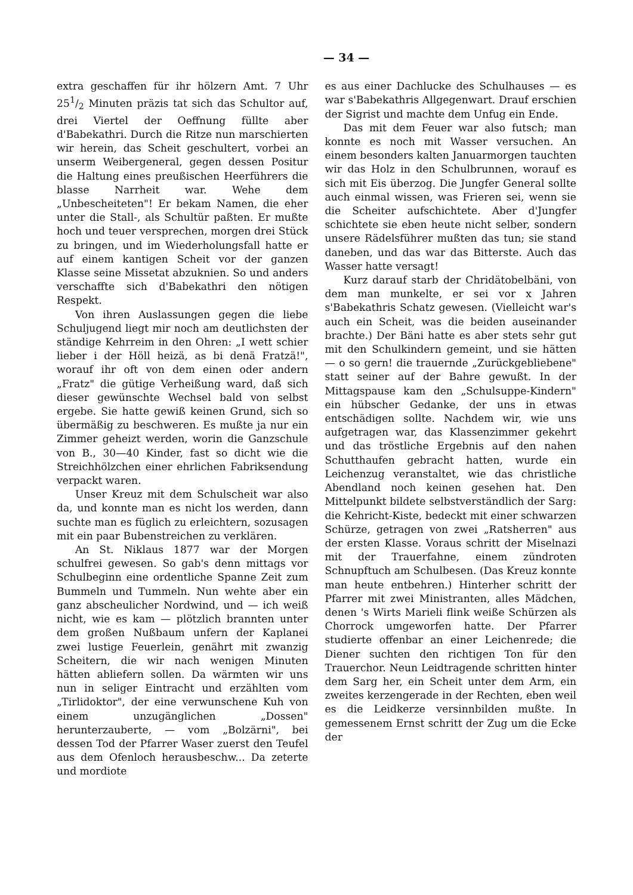— 34 —
extra geschaffen für ihr hölzern Amt. 7 Uhr 251/2 Minuten präzis tat sich das Schultor auf, drei Viertel der Oeffnung füllte aber d'Babekathri. Durch die Ritze nun marschierten wir herein, das Scheit geschultert, vorbei an unserm Weibergeneral, gegen dessen Positur die Haltung eines preußischen Heerführers die blasse Narrheit war. Wehe dem „Unbescheiteten"! Er bekam Namen, die eher unter die Stall-, als Schultür paßten. Er mußte hoch und teuer versprechen, morgen drei Stück zu bringen, und im Wiederholungsfall hatte er auf einem kantigen Scheit vor der ganzen Klasse seine Missetat abzuknien. So und anders verschaffte sich d'Babekathri den nötigen Respekt.
Von ihren Auslassungen gegen die liebe Schuljugend liegt mir noch am deutlichsten der ständige Kehrreim in den Ohren: „I wett schier lieber i der Höll heizä, as bi denä Fratzä!", worauf ihr oft von dem einen oder andern „Fratz" die gütige Verheißung ward, daß sich dieser gewünschte Wechsel bald von selbst ergebe. Sie hatte gewiß keinen Grund, sich so übermäßig zu beschweren. Es mußte ja nur ein Zimmer geheizt werden, worin die Ganzschule von B., 30—40 Kinder, fast so dicht wie die Streichhölzchen einer ehrlichen Fabriksendung verpackt waren.
Unser Kreuz mit dem Schulscheit war also da, und konnte man es nicht los werden, dann suchte man es füglich zu erleichtern, sozusagen mit ein paar Bubenstreichen zu verklären.
An St. Niklaus 1877 war der Morgen schulfrei gewesen. So gab's denn mittags vor Schulbeginn eine ordentliche Spanne Zeit zum Bummeln und Tummeln. Nun wehte aber ein ganz abscheulicher Nordwind, und — ich weiß nicht, wie es kam — plötzlich brannten unter dem großen Nußbaum unfern der Kaplanei zwei lustige Feuerlein, genährt mit zwanzig Scheitern, die wir nach wenigen Minuten hätten abliefern sollen. Da wärmten wir uns nun in seliger Eintracht und erzählten vom „Tirlidoktor", der eine verwunschene Kuh von einem unzugänglichen „Dossen" herunterzauberte, — vom „Bolzärni", bei dessen Tod der Pfarrer Waser zuerst den Teufel aus dem Ofenloch herausbeschw... Da zeterte und mordiote
es aus einer Dachlucke des Schulhauses — es war s'Babekathris Allgegenwart. Drauf erschien der Sigrist und machte dem Unfug ein Ende.
Das mit dem Feuer war also futsch; man konnte es noch mit Wasser versuchen. An einem besonders kalten Januarmorgen tauchten wir das Holz in den Schulbrunnen, worauf es sich mit Eis überzog. Die Jungfer General sollte auch einmal wissen, was Frieren sei, wenn sie die Scheiter aufschichtete. Aber d'Jungfer schichtete sie eben heute nicht selber, sondern unsere Rädelsführer mußten das tun; sie stand daneben, und das war das Bitterste. Auch das Wasser hatte versagt!
Kurz darauf starb der Chridätobelbäni, von dem man munkelte, er sei vor x Jahren s'Babekathris Schatz gewesen. (Vielleicht war's auch ein Scheit, was die beiden auseinander brachte.) Der Bäni hatte es aber stets sehr gut mit den Schulkindern gemeint, und sie hätten — o so gern! die trauernde „Zurückgebliebene" statt seiner auf der Bahre gewußt. In der Mittagspause kam den „Schulsuppe-Kindern" ein hübscher Gedanke, der uns in etwas entschädigen sollte. Nachdem wir, wie uns aufgetragen war, das Klassenzimmer gekehrt und das tröstliche Ergebnis auf den nahen Schutthaufen gebracht hatten, wurde ein Leichenzug veranstaltet, wie das christliche Abendland noch keinen gesehen hat. Den Mittelpunkt bildete selbstverständlich der Sarg: die Kehricht-Kiste, bedeckt mit einer schwarzen Schürze, getragen von zwei „Ratsherren" aus der ersten Klasse. Voraus schritt der Miselnazi mit der Trauerfahne, einem zündroten Schnupftuch am Schulbesen. (Das Kreuz konnte man heute entbehren.) Hinterher schritt der Pfarrer mit zwei Ministranten, alles Mädchen, denen 's Wirts Marieli flink weiße Schürzen als Chorrock umgeworfen hatte. Der Pfarrer studierte offenbar an einer Leichenrede; die Diener suchten den richtigen Ton für den Trauerchor. Neun Leidtragende schritten hinter dem Sarg her, ein Scheit unter dem Arm, ein zweites kerzengerade in der Rechten, eben weil es die Leidkerze versinnbilden mußte. In gemessenem Ernst schritt der Zug um die Ecke der